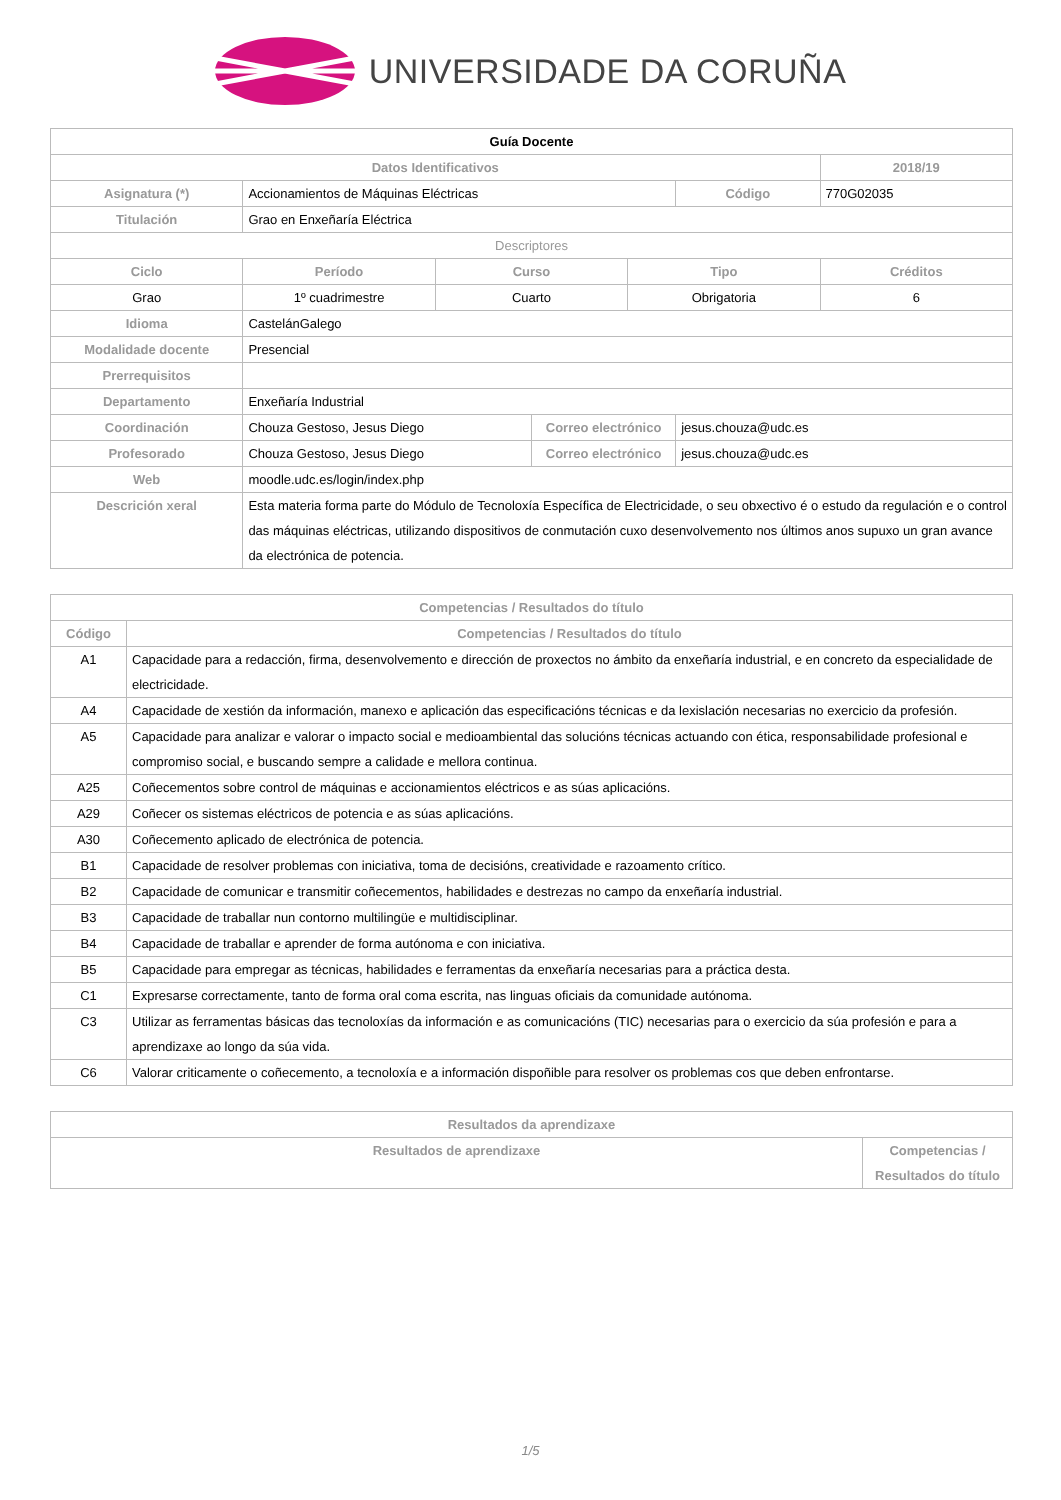UNIVERSIDADE DA CORUÑA
| Guía Docente | | | | | | |
| Datos Identificativos | | | | | | 2018/19 |
| Asignatura (*) | Accionamientos de Máquinas Eléctricas | | | | Código | 770G02035 |
| Titulación | Grao en Enxeñaría Eléctrica | | | | | |
| Descriptores | | | | | | |
| Ciclo | Período | Curso | | Tipo | | Créditos |
| Grao | 1º cuadrimestre | Cuarto | | Obrigatoria | | 6 |
| Idioma | CastelánGalego | | | | | |
| Modalidade docente | Presencial | | | | | |
| Prerrequisitos | | | | | | |
| Departamento | Enxeñaría Industrial | | | | | |
| Coordinación | Chouza Gestoso, Jesus Diego | | Correo electrónico | | jesus.chouza@udc.es | |
| Profesorado | Chouza Gestoso, Jesus Diego | | Correo electrónico | | jesus.chouza@udc.es | |
| Web | moodle.udc.es/login/index.php | | | | | |
| Descrición xeral | Esta materia forma parte do Módulo de Tecnoloxía Específica de Electricidade, o seu obxectivo é o estudo da regulación e o control das máquinas eléctricas, utilizando dispositivos de conmutación cuxo desenvolvemento nos últimos anos supuxo un gran avance da electrónica de potencia. | | | | | |
| Competencias / Resultados do título | |
| --- | --- |
| Código | Competencias / Resultados do título |
| A1 | Capacidade para a redacción, firma, desenvolvemento e dirección de proxectos no ámbito da enxeñaría industrial, e en concreto da especialidade de electricidade. |
| A4 | Capacidade de xestión da información, manexo e aplicación das especificacións técnicas e da lexislación necesarias no exercicio da profesión. |
| A5 | Capacidade para analizar e valorar o impacto social e medioambiental das solucións técnicas actuando con ética, responsabilidade profesional e compromiso social, e buscando sempre a calidade e mellora continua. |
| A25 | Coñecementos sobre control de máquinas e accionamientos eléctricos e as súas aplicacións. |
| A29 | Coñecer os sistemas eléctricos de potencia e as súas aplicacións. |
| A30 | Coñecemento aplicado de electrónica de potencia. |
| B1 | Capacidade de resolver problemas con iniciativa, toma de decisións, creatividade e razoamento crítico. |
| B2 | Capacidade de comunicar e transmitir coñecementos, habilidades e destrezas no campo da enxeñaría industrial. |
| B3 | Capacidade de traballar nun contorno multilingüe e multidisciplinar. |
| B4 | Capacidade de traballar e aprender de forma autónoma e con iniciativa. |
| B5 | Capacidade para empregar as técnicas, habilidades e ferramentas da enxeñaría necesarias para a práctica desta. |
| C1 | Expresarse correctamente, tanto de forma oral coma escrita, nas linguas oficiais da comunidade autónoma. |
| C3 | Utilizar as ferramentas básicas das tecnoloxías da información e as comunicacións (TIC) necesarias para o exercicio da súa profesión e para a aprendizaxe ao longo da súa vida. |
| C6 | Valorar criticamente o coñecemento, a tecnoloxía e a información dispoñible para resolver os problemas cos que deben enfrontarse. |
| Resultados da aprendizaxe | |
| --- | --- |
| Resultados de aprendizaxe | Competencias / Resultados do título |
1/5